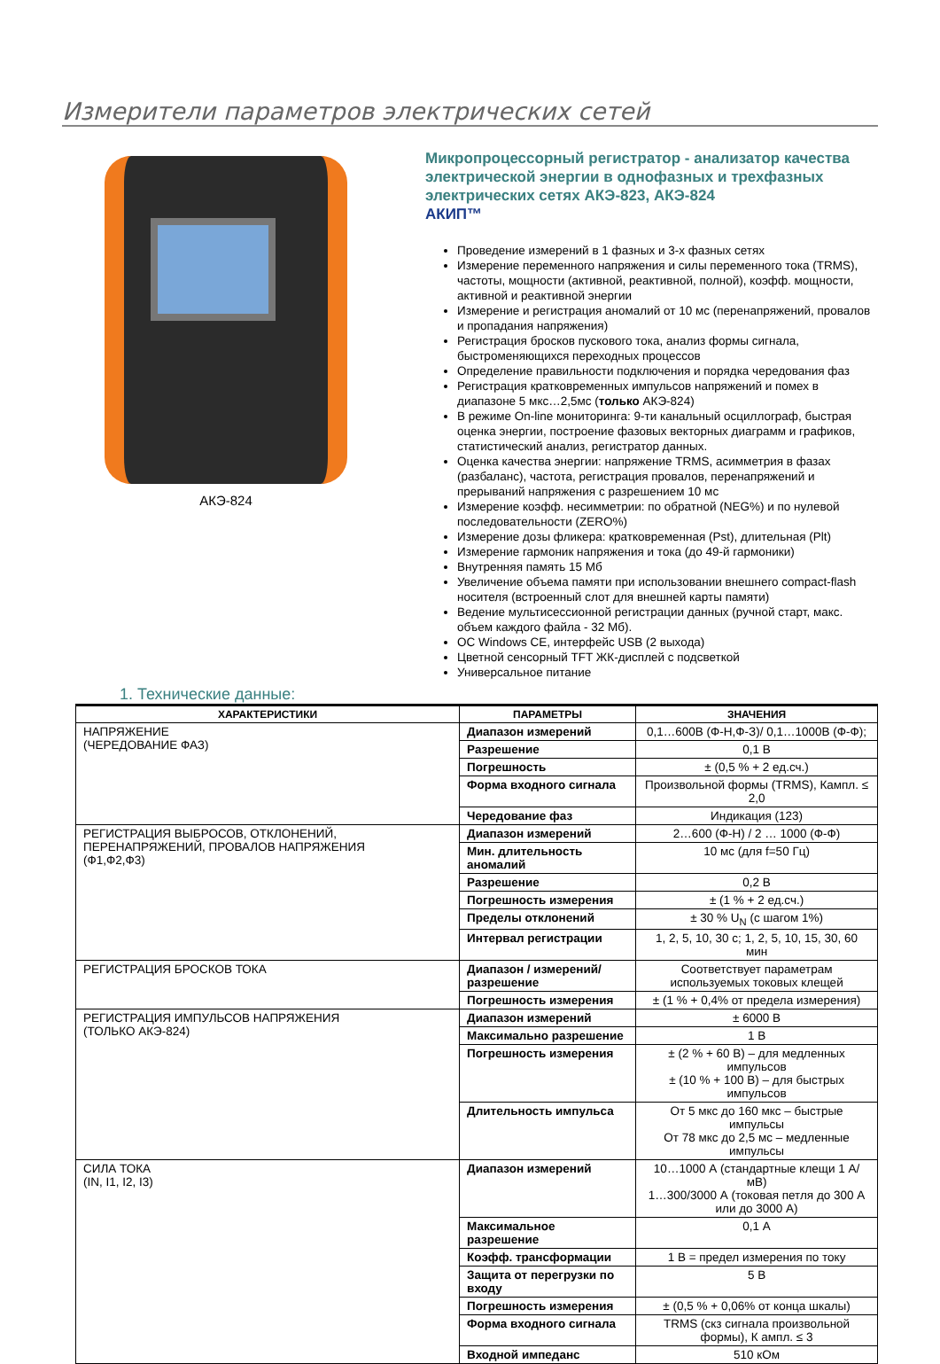Измерители параметров электрических сетей
АКЭ-824
Микропроцессорный регистратор - анализатор качества электрической энергии в однофазных и трехфазных электрических сетях АКЭ-823, АКЭ-824
АКИП™
Проведение измерений в 1 фазных и 3-х фазных сетях
Измерение переменного напряжения и силы переменного тока (TRMS), частоты, мощности (активной, реактивной, полной), коэфф. мощности, активной и реактивной энергии
Измерение и регистрация аномалий от 10 мс (перенапряжений, провалов и пропадания напряжения)
Регистрация бросков пускового тока, анализ формы сигнала, быстроменяющихся переходных процессов
Определение правильности подключения и порядка чередования фаз
Регистрация кратковременных импульсов напряжений и помех в диапазоне 5 мкс…2,5мс (только АКЭ-824)
В режиме On-line мониторинга: 9-ти канальный осциллограф, быстрая оценка энергии, построение фазовых векторных диаграмм и графиков, статистический анализ, регистратор данных.
Оценка качества энергии: напряжение TRMS, асимметрия в фазах (разбаланс), частота, регистрация провалов, перенапряжений и прерываний напряжения с разрешением 10 мс
Измерение коэфф. несимметрии: по обратной (NEG%) и по нулевой последовательности (ZERO%)
Измерение дозы фликера: кратковременная (Pst), длительная (Plt)
Измерение гармоник напряжения и тока (до 49-й гармоники)
Внутренняя память 15 Мб
Увеличение объема памяти при использовании внешнего compact-flash носителя (встроенный слот для внешней карты памяти)
Ведение мультисессионной регистрации данных (ручной старт, макс. объем каждого файла - 32 Мб).
ОС Windows CE, интерфейс USB (2 выхода)
Цветной сенсорный TFT ЖК-дисплей с подсветкой
Универсальное питание
1. Технические данные:
| ХАРАКТЕРИСТИКИ | ПАРАМЕТРЫ | ЗНАЧЕНИЯ |
| --- | --- | --- |
| НАПРЯЖЕНИЕ (ЧЕРЕДОВАНИЕ ФАЗ) | Диапазон измерений | 0,1…600В (Ф-Н,Ф-З)/ 0,1…1000В (Ф-Ф); |
| | Разрешение | 0,1 В |
| | Погрешность | ± (0,5 % + 2 ед.сч.) |
| | Форма входного сигнала | Произвольной формы (TRMS), Кампл. ≤ 2,0 |
| | Чередование фаз | Индикация (123) |
| РЕГИСТРАЦИЯ ВЫБРОСОВ, ОТКЛОНЕНИЙ, ПЕРЕНАПРЯЖЕНИЙ, ПРОВАЛОВ НАПРЯЖЕНИЯ (Ф1,Ф2,Ф3) | Диапазон измерений | 2…600 (Ф-Н) / 2 … 1000 (Ф-Ф) |
| | Мин. длительность аномалий | 10 мс (для f=50 Гц) |
| | Разрешение | 0,2 В |
| | Погрешность измерения | ± (1 % + 2 ед.сч.) |
| | Пределы отклонений | ± 30 % U<sub>N</sub> (с шагом 1%) |
| | Интервал регистрации | 1, 2, 5, 10, 30 с; 1, 2, 5, 10, 15, 30, 60 мин |
| РЕГИСТРАЦИЯ БРОСКОВ ТОКА | Диапазон / измерений/разрешение | Соответствует параметрам используемых токовых клещей |
| | Погрешность измерения | ± (1 % + 0,4% от предела измерения) |
| РЕГИСТРАЦИЯ ИМПУЛЬСОВ НАПРЯЖЕНИЯ (ТОЛЬКО АКЭ-824) | Диапазон измерений | ± 6000 В |
| | Максимально разрешение | 1 В |
| | Погрешность измерения | ± (2 % + 60 В) – для медленных импульсов ± (10 % + 100 В) – для быстрых импульсов |
| | Длительность импульса | От 5 мкс до 160 мкс – быстрые импульсы От 78 мкс до 2,5 мс – медленные импульсы |
| СИЛА ТОКА (IN, I1, I2, I3) | Диапазон измерений | 10…1000 А (стандартные клещи 1 А/ мВ) 1…300/3000 А (токовая петля до 300 А или до 3000 А) |
| | Максимальное разрешение | 0,1 А |
| | Коэфф. трансформации | 1 В = предел измерения по току |
| | Защита от перегрузки по входу | 5 В |
| | Погрешность измерения | ± (0,5 % + 0,06% от конца шкалы) |
| | Форма входного сигнала | TRMS (скз сигнала произвольной формы), К ампл. ≤ 3 |
| | Входной импеданс | 510 кОм |